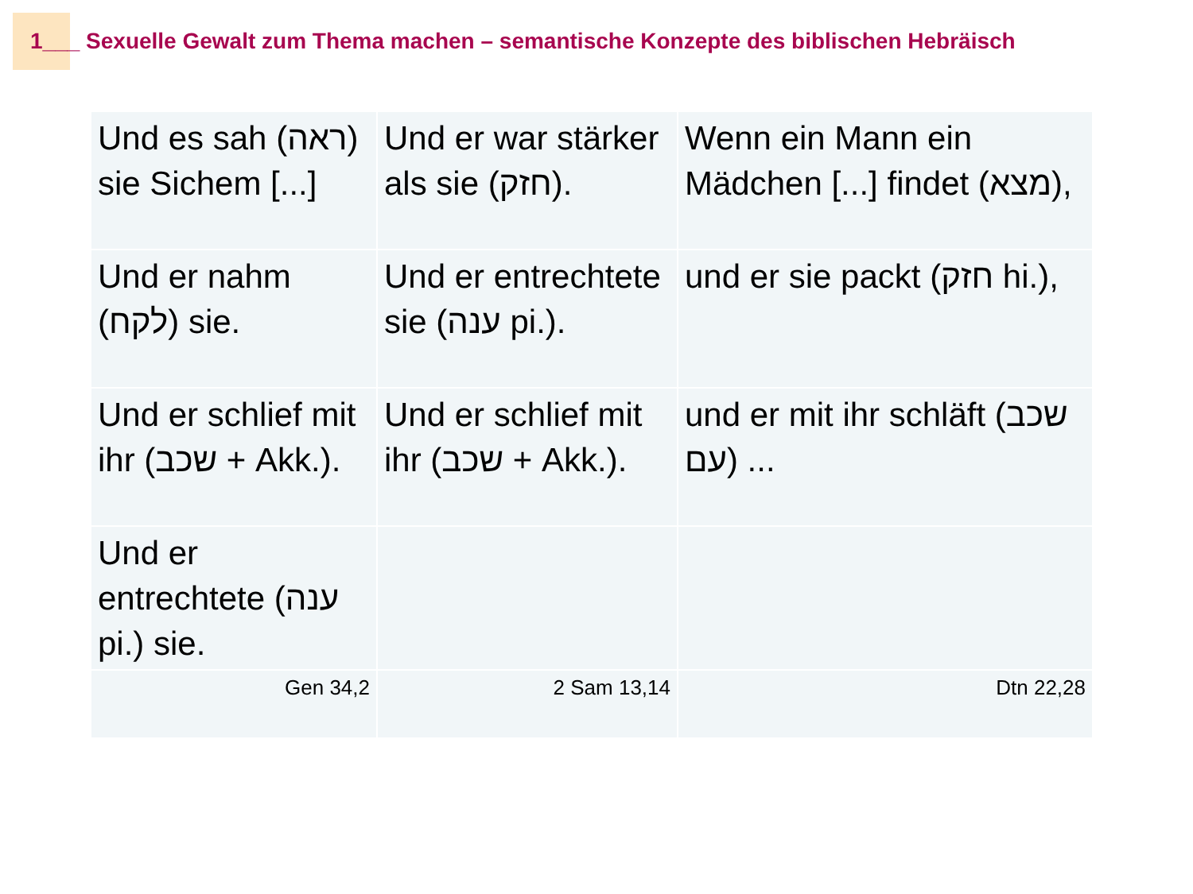1___ Sexuelle Gewalt zum Thema machen – semantische Konzepte des biblischen Hebräisch
| Und es sah (ראה) sie Sichem [...] | Und er war stärker als sie (חזק). | Wenn ein Mann ein Mädchen [...] findet (מצא), |
| Und er nahm (לקח) sie. | Und er entrechtete sie (ענה pi.). | und er sie packt (חזק hi.), |
| Und er schlief mit ihr (שכב + Akk.). | Und er schlief mit ihr (שכב + Akk.). | und er mit ihr schläft (שכב עם) ... |
| Und er entrechtete (ענה pi.) sie. | | |
| Gen 34,2 | 2 Sam 13,14 | Dtn 22,28 |